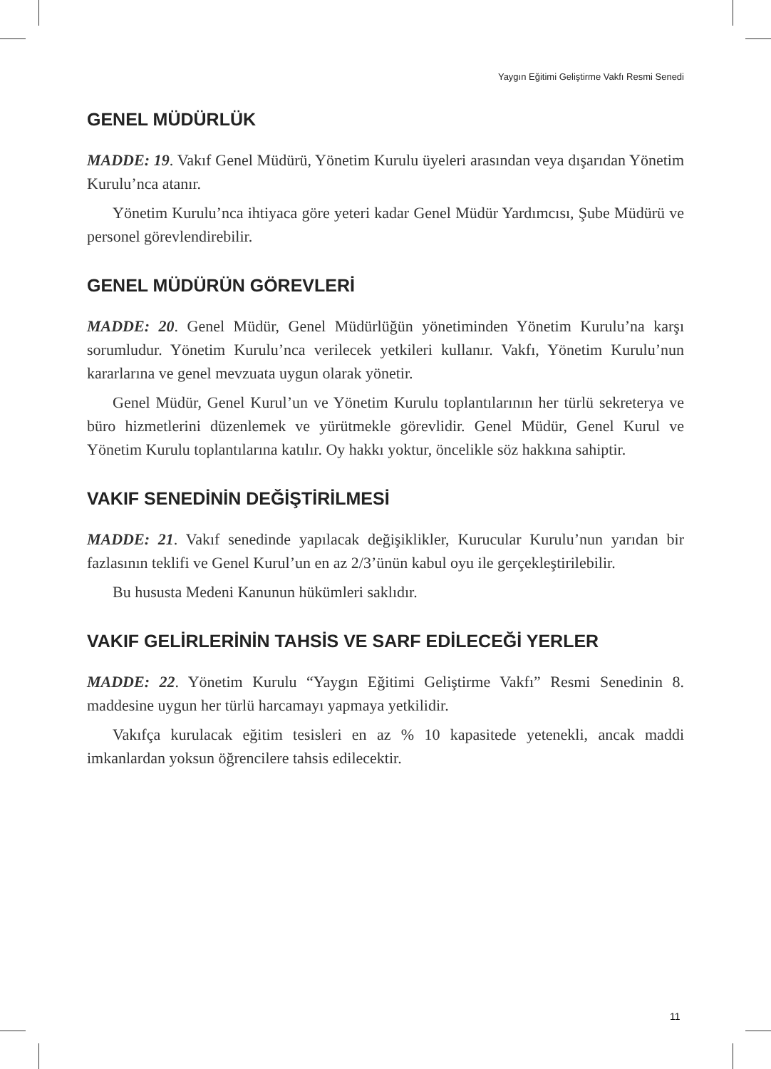Yaygın Eğitimi Geliştirme Vakfı Resmi Senedi
GENEL MÜDÜRLÜK
MADDE: 19. Vakıf Genel Müdürü, Yönetim Kurulu üyeleri arasından veya dışarıdan Yönetim Kurulu’nca atanır.
Yönetim Kurulu’nca ihtiyaca göre yeteri kadar Genel Müdür Yardımcısı, Şube Müdürü ve personel görevlendirebilir.
GENEL MÜDÜRÜN GÖREVLERİ
MADDE: 20. Genel Müdür, Genel Müdürlüğün yönetiminden Yönetim Kurulu’na karşı sorumludur. Yönetim Kurulu’nca verilecek yetkileri kullanır. Vakfı, Yönetim Kurulu’nun kararlarına ve genel mevzuata uygun olarak yönetir.
Genel Müdür, Genel Kurul’un ve Yönetim Kurulu toplantılarının her türlü sekreterya ve büro hizmetlerini düzenlemek ve yürütmekle görevlidir. Genel Müdür, Genel Kurul ve Yönetim Kurulu toplantılarına katılır. Oy hakkı yoktur, öncelikle söz hakkına sahiptir.
VAKIF SENEDİNİN DEĞİŞTİRİLMESİ
MADDE: 21. Vakıf senedinde yapılacak değişiklikler, Kurucular Kurulu’nun yarıdan bir fazlasının teklifi ve Genel Kurul’un en az 2/3’ünün kabul oyu ile gerçekleştirilebilir.
Bu hususta Medeni Kanunun hükümleri saklıdır.
VAKIF GELİRLERİNİN TAHSİS VE SARF EDİLECEĞİ YERLER
MADDE: 22. Yönetim Kurulu “Yaygın Eğitimi Geliştirme Vakfı” Resmi Senedinin 8. maddesine uygun her türlü harcamayı yapmaya yetkilidir.
Vakıfça kurulacak eğitim tesisleri en az % 10 kapasitede yetenekli, ancak maddi imkanlardan yoksun öğrencilere tahsis edilecektir.
11